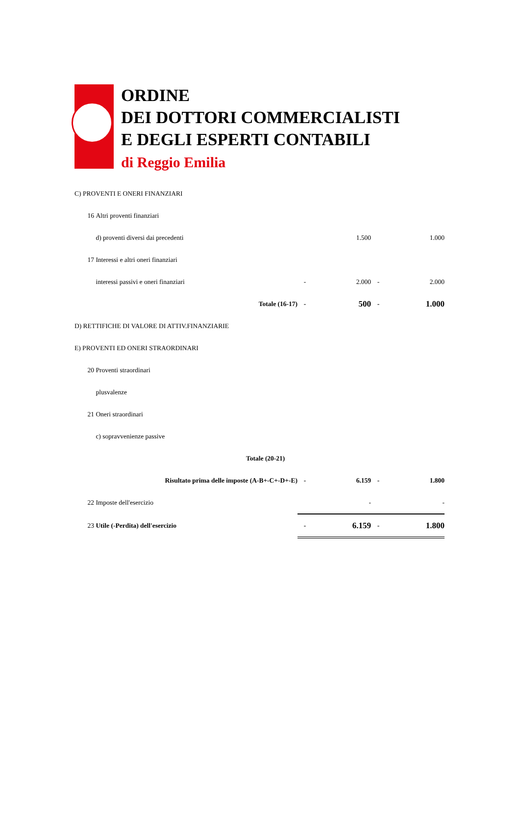ORDINE
DEI DOTTORI COMMERCIALISTI
E DEGLI ESPERTI CONTABILI
di Reggio Emilia
| C) PROVENTI E ONERI FINANZIARI | | | | | | |
| | 16 | Altri proventi finanziari | | | | |
| | | d) proventi diversi dai precedenti | | 1.500 | | 1.000 |
| | 17 | Interessi e altri oneri finanziari | | | | |
| | | interessi passivi e oneri finanziari | - | 2.000 | - | 2.000 |
| | | Totale (16-17) | - | 500 | - | 1.000 |
| D) RETTIFICHE DI VALORE DI ATTIV.FINANZIARIE | | | | | | |
| E) PROVENTI ED ONERI STRAORDINARI | | | | | | |
| | 20 | Proventi straordinari | | | | |
| | | plusvalenze | | | | |
| | 21 | Oneri straordinari | | | | |
| | | c) sopravvenienze passive | | | | |
| | | Totale (20-21) | | | | |
| | | Risultato prima delle imposte (A-B+-C+-D+-E) | - | 6.159 | - | 1.800 |
| | 22 | Imposte dell'esercizio | | - | | - |
| | 23 | Utile (-Perdita) dell'esercizio | - | 6.159 | - | 1.800 |